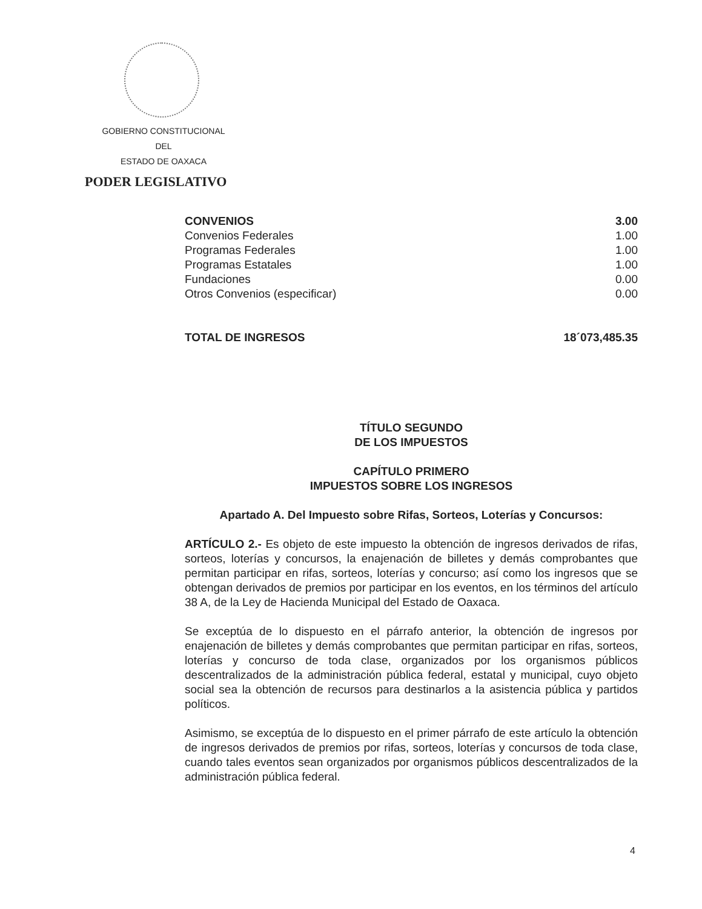GOBIERNO CONSTITUCIONAL
DEL
ESTADO DE OAXACA
PODER LEGISLATIVO
| CONVENIOS | 3.00 |
| Convenios Federales | 1.00 |
| Programas Federales | 1.00 |
| Programas Estatales | 1.00 |
| Fundaciones | 0.00 |
| Otros Convenios (especificar) | 0.00 |
| TOTAL DE INGRESOS | 18´073,485.35 |
TÍTULO SEGUNDO
DE LOS IMPUESTOS
CAPÍTULO PRIMERO
IMPUESTOS SOBRE LOS INGRESOS
Apartado A. Del Impuesto sobre Rifas, Sorteos, Loterías y Concursos:
ARTÍCULO 2.- Es objeto de este impuesto la obtención de ingresos derivados de rifas, sorteos, loterías y concursos, la enajenación de billetes y demás comprobantes que permitan participar en rifas, sorteos, loterías y concurso; así como los ingresos que se obtengan derivados de premios por participar en los eventos, en los términos del artículo 38 A, de la Ley de Hacienda Municipal del Estado de Oaxaca.
Se exceptúa de lo dispuesto en el párrafo anterior, la obtención de ingresos por enajenación de billetes y demás comprobantes que permitan participar en rifas, sorteos, loterías y concurso de toda clase, organizados por los organismos públicos descentralizados de la administración pública federal, estatal y municipal, cuyo objeto social sea la obtención de recursos para destinarlos a la asistencia pública y partidos políticos.
Asimismo, se exceptúa de lo dispuesto en el primer párrafo de este artículo la obtención de ingresos derivados de premios por rifas, sorteos, loterías y concursos de toda clase, cuando tales eventos sean organizados por organismos públicos descentralizados de la administración pública federal.
4